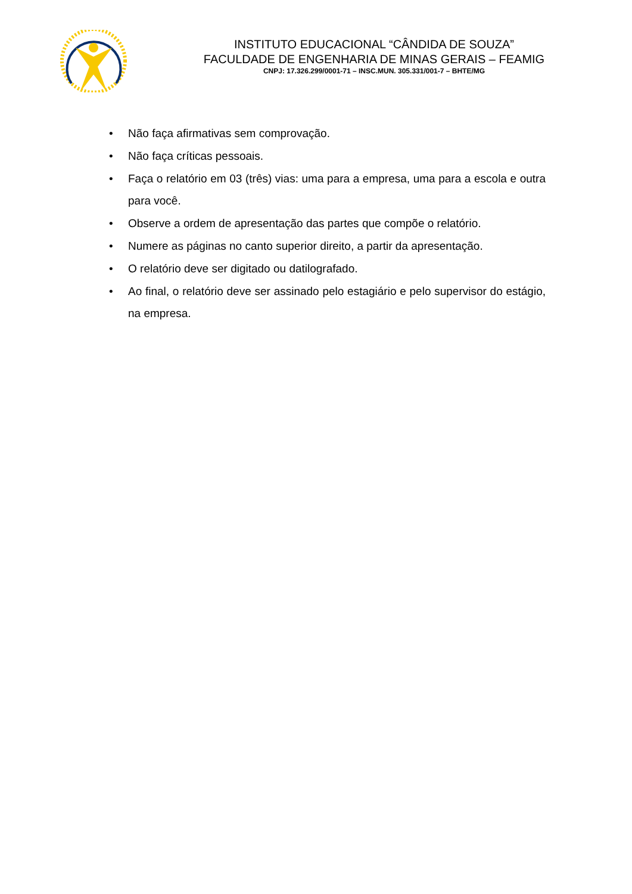INSTITUTO EDUCACIONAL “CÂNDIDA DE SOUZA”
FACULDADE DE ENGENHARIA DE MINAS GERAIS – FEAMIG
CNPJ: 17.326.299/0001-71 – INSC.MUN. 305.331/001-7 – BHTE/MG
• Não faça afirmativas sem comprovação.
• Não faça críticas pessoais.
• Faça o relatório em 03 (três) vias: uma para a empresa, uma para a escola e outra para você.
• Observe a ordem de apresentação das partes que compõe o relatório.
• Numere as páginas no canto superior direito, a partir da apresentação.
• O relatório deve ser digitado ou datilografado.
• Ao final, o relatório deve ser assinado pelo estagiário e pelo supervisor do estágio, na empresa.